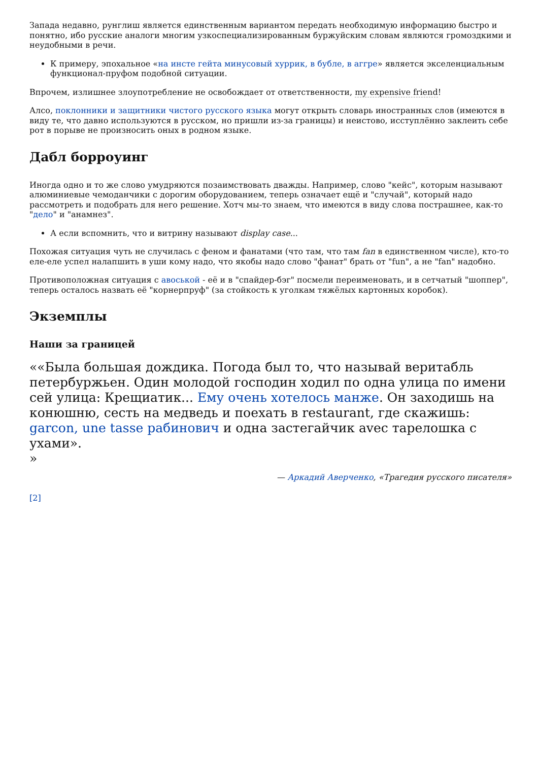Запада недавно, рунглиш является единственным вариантом передать необходимую информацию быстро и понятно, ибо русские аналоги многим узкоспециализированным буржуйским словам являются громоздкими и неудобными в речи.
К примеру, эпохальное «на инсте гейта минусовый хуррик, в бубле, в аггре» является экселенциальным функционал-пруфом подобной ситуации.
Впрочем, излишнее злоупотребление не освобождает от ответственности, my expensive friend!
Алсо, поклонники и защитники чистого русского языка могут открыть словарь иностранных слов (имеются в виду те, что давно используются в русском, но пришли из-за границы) и неистово, исступлённо заклеить себе рот в порыве не произносить оных в родном языке.
Дабл борроуинг
Иногда одно и то же слово умудряются позаимствовать дважды. Например, слово "кейс", которым называют алюминиевые чемоданчики с дорогим оборудованием, теперь означает ещё и "случай", который надо рассмотреть и подобрать для него решение. Хотч мы-то знаем, что имеются в виду слова пострашнее, как-то "дело" и "анамнез".
А если вспомнить, что и витрину называют display case...
Похожая ситуация чуть не случилась с феном и фанатами (что там, что там fan в единственном числе), кто-то еле-еле успел налапшить в уши кому надо, что якобы надо слово "фанат" брать от "fun", а не "fan" надобно.
Противоположная ситуация с авоськой - её и в "спайдер-бэг" посмели переименовать, и в сетчатый "шоппер", теперь осталось назвать её "корнерпруф" (за стойкость к уголкам тяжёлых картонных коробок).
Экземплы
Наши за границей
««Была большая дождика. Погода был то, что называй веритабль петербуржьен. Один молодой господин ходил по одна улица по имени сей улица: Крещиатик... Ему очень хотелось манже. Он заходишь на конюшню, сесть на медведь и поехать в restaurant, где скажишь: garcon, une tasse рабинович и одна застегайчик avec тарелошка с ухами».
»
— Аркадий Аверченко, «Трагедия русского писателя»
[2]